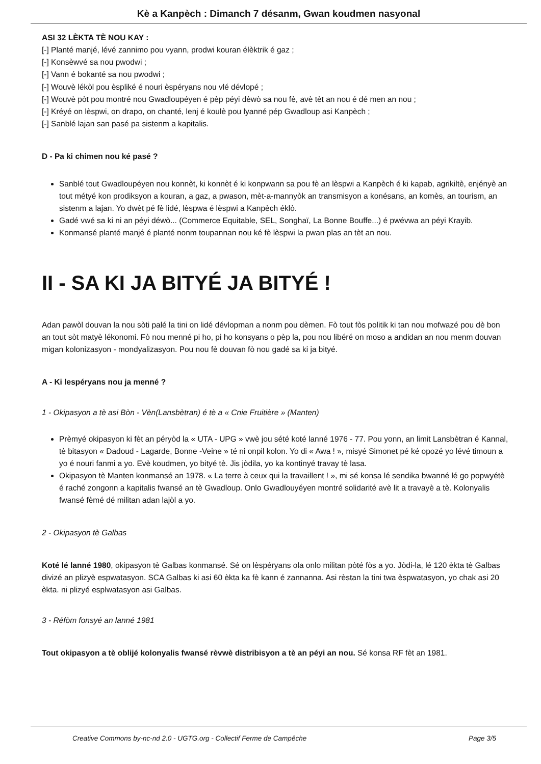Kè a Kanpèch : Dimanch 7 désanm, Gwan koudmen nasyonal
ASI 32 LÈKTA TÈ NOU KAY :
[-] Planté manjé, lévé zannimo pou vyann, prodwi kouran élèktrik é gaz ;
[-] Konsèwvé sa nou pwodwi ;
[-] Vann é bokanté sa nou pwodwi ;
[-] Wouvè lékòl pou èspliké é nouri èspéryans nou vlé dévlopé ;
[-] Wouvè pòt pou montré nou Gwadloupéyen é pèp péyi dèwò sa nou fè, avè tèt an nou é dé men an nou ;
[-] Kréyé on lèspwi, on drapo, on chanté, lenj é koulè pou lyanné pép Gwadloup asi Kanpèch ;
[-] Sanblé lajan san pasé pa sistenm a kapitalis.
D - Pa ki chimen nou ké pasé ?
Sanblé tout Gwadloupéyen nou konnèt, ki konnèt é ki konpwann sa pou fè an lèspwi a Kanpèch é ki kapab, agrikiltè, enjényè an tout métyé kon prodiksyon a kouran, a gaz, a pwason, mèt-a-mannyòk an transmisyon a konésans, an komès, an tourism, an sistenm a lajan. Yo dwèt pé fè lidé, lèspwa é lèspwi a Kanpèch éklò.
Gadé vwé sa ki ni an péyi déwò... (Commerce Equitable, SEL, Songhaï, La Bonne Bouffe...) é pwévwa an péyi Krayib.
Konmansé planté manjé é planté nonm toupannan nou ké fè lèspwi la pwan plas an tèt an nou.
II - SA KI JA BITYÉ JA BITYÉ !
Adan pawòl douvan la nou sòti palé la tini on lidé dévlopman a nonm pou dèmen. Fò tout fòs politik ki tan nou mofwazé pou dè bon an tout sòt matyè lékonomi. Fò nou menné pi ho, pi ho konsyans o pèp la, pou nou libéré on moso a andidan an nou menm douvan migan kolonizasyon - mondyalizasyon. Pou nou fè douvan fò nou gadé sa ki ja bityé.
A - Ki lespéryans nou ja menné ?
1 - Okipasyon a tè asi Bòn - Vèn(Lansbètran) é tè a « Cnie Fruitière » (Manten)
Prèmyé okipasyon ki fèt an péryòd la « UTA - UPG » vwè jou sété koté lanné 1976 - 77. Pou yonn, an limit Lansbètran é Kannal, tè bitasyon « Dadoud - Lagarde, Bonne -Veine » té ni onpil kolon. Yo di « Awa ! », misyé Simonet pé ké opozé yo lévé timoun a yo é nouri fanmi a yo. Evè koudmen, yo bityé tè. Jis jòdila, yo ka kontinyé travay tè lasa.
Okipasyon tè Manten konmansé an 1978. « La terre à ceux qui la travaillent ! », mi sé konsa lé sendika bwanné lé go popwyétè é raché zongonn a kapitalis fwansé an tè Gwadloup. Onlo Gwadlouyéyen montré solidarité avè lit a travayè a tè. Kolonyalis fwansé fèmé dé militan adan lajòl a yo.
2 - Okipasyon tè Galbas
Koté lé lanné 1980, okipasyon tè Galbas konmansé. Sé on lèspéryans ola onlo militan pòté fòs a yo. Jòdi-la, lé 120 èkta tè Galbas divizé an plizyè espwatasyon. SCA Galbas ki asi 60 èkta ka fè kann é zannanna. Asi rèstan la tini twa èspwatasyon, yo chak asi 20 èkta. ni plizyé esplwatasyon asi Galbas.
3 - Réfòm fonsyé an lanné 1981
Tout okipasyon a tè oblijé kolonyalis fwansé rèvwè distribisyon a tè an péyi an nou. Sé konsa RF fèt an 1981.
Creative Commons by-nc-nd 2.0 - UGTG.org - Collectif Ferme de Campêche Page 3/5